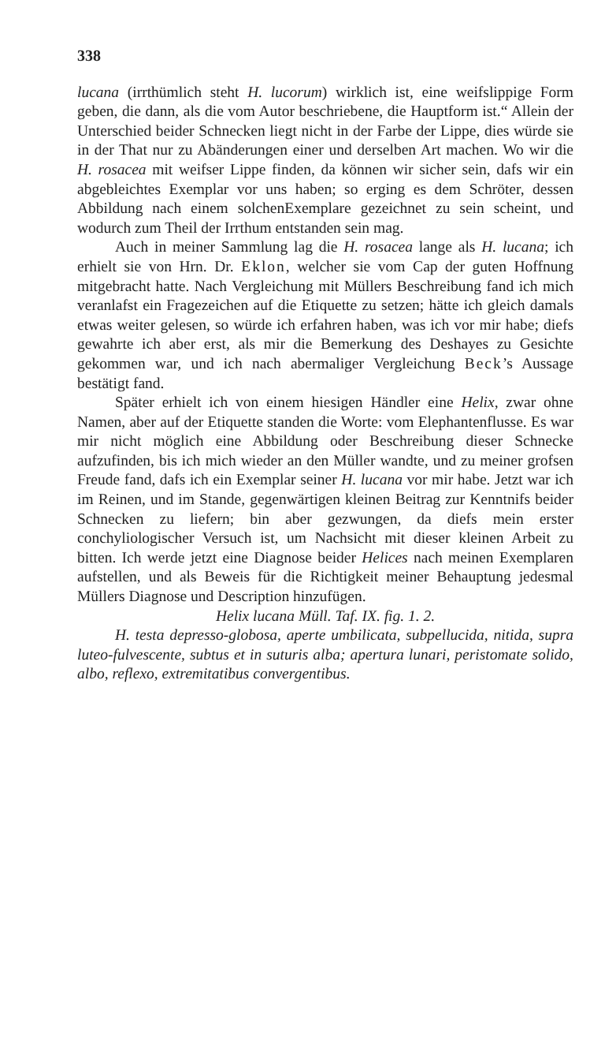338
lucana (irrthümlich steht H. lucorum) wirklich ist, eine weifslippige Form geben, die dann, als die vom Autor beschriebene, die Hauptform ist.“ Allein der Unterschied beider Schnecken liegt nicht in der Farbe der Lippe, dies würde sie in der That nur zu Abänderungen einer und derselben Art machen. Wo wir die H. rosacea mit weifser Lippe finden, da können wir sicher sein, dafs wir ein abgebleichtes Exemplar vor uns haben; so erging es dem Schröter, dessen Abbildung nach einem solchenExemplare gezeichnet zu sein scheint, und wodurch zum Theil der Irrthum entstanden sein mag.
Auch in meiner Sammlung lag die H. rosacea lange als H. lucana; ich erhielt sie von Hrn. Dr. Eklon, welcher sie vom Cap der guten Hoffnung mitgebracht hatte. Nach Vergleichung mit Müllers Beschreibung fand ich mich veranlafst ein Fragezeichen auf die Etiquette zu setzen; hätte ich gleich damals etwas weiter gelesen, so würde ich erfahren haben, was ich vor mir habe; diefs gewahrte ich aber erst, als mir die Bemerkung des Deshayes zu Gesichte gekommen war, und ich nach abermaliger Vergleichung Beck’s Aussage bestätigt fand.
Später erhielt ich von einem hiesigen Händler eine Helix, zwar ohne Namen, aber auf der Etiquette standen die Worte: vom Elephantenflusse. Es war mir nicht möglich eine Abbildung oder Beschreibung dieser Schnecke aufzufinden, bis ich mich wieder an den Müller wandte, und zu meiner grofsen Freude fand, dafs ich ein Exemplar seiner H. lucana vor mir habe. Jetzt war ich im Reinen, und im Stande, gegenwärtigen kleinen Beitrag zur Kenntnifs beider Schnecken zu liefern; bin aber gezwungen, da diefs mein erster conchyliologischer Versuch ist, um Nachsicht mit dieser kleinen Arbeit zu bitten. Ich werde jetzt eine Diagnose beider Helices nach meinen Exemplaren aufstellen, und als Beweis für die Richtigkeit meiner Behauptung jedesmal Müllers Diagnose und Description hinzufügen.
Helix lucana Müll. Taf. IX. fig. 1. 2.
H. testa depresso-globosa, aperte umbilicata, subpellucida, nitida, supra luteo-fulvescente, subtus et in suturis alba; apertura lunari, peristomate solido, albo, reflexo, extremitatibus convergentibus.